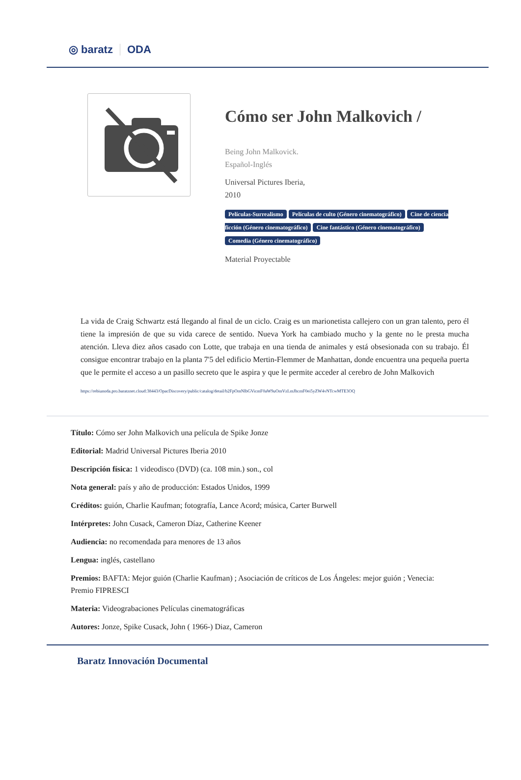◎ baratz ODA
Cómo ser John Malkovich /
Being John Malkovick.
Español-Inglés
Universal Pictures Iberia,
2010
Películas-Surrealismo Películas de culto (Género cinematográfico) Cine de ciencia ficción (Género cinematográfico) Cine fantástico (Género cinematográfico) Comedia (Género cinematográfico)
Material Proyectable
La vida de Craig Schwartz está llegando al final de un ciclo. Craig es un marionetista callejero con un gran talento, pero él tiene la impresión de que su vida carece de sentido. Nueva York ha cambiado mucho y la gente no le presta mucha atención. Lleva diez años casado con Lotte, que trabaja en una tienda de animales y está obsesionada con su trabajo. Él consigue encontrar trabajo en la planta 7'5 del edificio Mertin-Flemmer de Manhattan, donde encuentra una pequeña puerta que le permite el acceso a un pasillo secreto que le aspira y que le permite acceder al cerebro de John Malkovich
https://rebiunoda.pro.baratznet.cloud:38443/OpacDiscovery/public/catalog/detail/b2FpOmNlbGVicmF0aW9uOmVzLmJhcmF0ei5yZW4vNTcwMTE3OQ
Título: Cómo ser John Malkovich una película de Spike Jonze
Editorial: Madrid Universal Pictures Iberia 2010
Descripción física: 1 videodisco (DVD) (ca. 108 min.) son., col
Nota general: país y año de producción: Estados Unidos, 1999
Créditos: guión, Charlie Kaufman; fotografía, Lance Acord; música, Carter Burwell
Intérpretes: John Cusack, Cameron Díaz, Catherine Keener
Audiencia: no recomendada para menores de 13 años
Lengua: inglés, castellano
Premios: BAFTA: Mejor guión (Charlie Kaufman) ; Asociación de críticos de Los Ángeles: mejor guión ; Venecia: Premio FIPRESCI
Materia: Videograbaciones Películas cinematográficas
Autores: Jonze, Spike Cusack, John ( 1966-) Diaz, Cameron
Baratz Innovación Documental